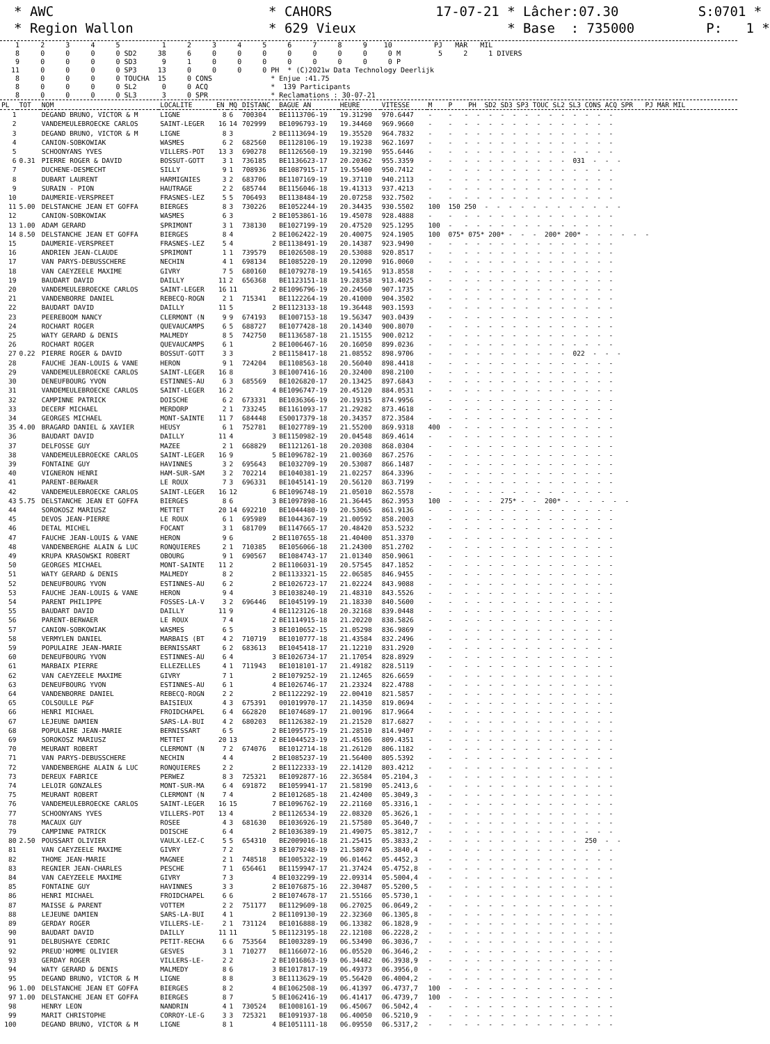* AWC * CAHORS 17-07-21 * Lâcher:07.30 S:0701 * * Region Wallon * 629 Vieux * Base : 735000 P: 1 *
1 2 3 4 5 1 2 3 4 5 6 7 8 9 10 PJ MAR MIL 8 0 0 0 0 SD2 38 6 0 0 0 0 0 0 0 0 M 5 2 1 DIVERS 9 0 0 0 0 SD3 9 1 0 0 0 0 0 0 0 0 P 11 0 0 0 0 SP3 13 0 0 0 0 PH * (C)2021w Data Technology Deerlijk 8 0 0 0 0 TOUCHA 15 0 CONS * Enjue :41.75 8 0 0 0 0 SL2 0 0 ACQ * 139 Participants 8 0 0 0 0 SL3 3 0 SPR * Reclamations : 30-07-21
| PL | TOT | NOM | LOCALITE | EN | MQ | DISTANC | BAGUE AN | HEURE | VITESSE | M P PH SD2 SD3 SP3 TOUC SL2 SL3 CONS ACQ SPR PJ MAR MIL |
| --- | --- | --- | --- | --- | --- | --- | --- | --- | --- | --- |
| 1 | | DEGAND BRUNO, VICTOR & M | LIGNE | 8 | 6 | 700304 | BE1113706-19 | 19.31290 | 970.6447 | - - - - - - - - - - - - - - - |
| 2 | | VANDEMEULEBROECKE CARLOS | SAINT-LEGER | 16 | 14 | 702999 | BE1096793-19 | 19.34460 | 969.9660 | - - - - - - - - - - - - - - - |
| 3 | | DEGAND BRUNO, VICTOR & M | LIGNE | 8 | 3 | 2 | BE1113694-19 | 19.35520 | 964.7832 | - - - - - - - - - - - - - - - |
| 4 | | CANION-SOBKOWIAK | WASMES | 6 | 2 | 682560 | BE1128106-19 | 19.19238 | 962.1697 | - - - - - - - - - - - - - - - |
| 5 | | SCHOONYANS YVES | VILLERS-POT | 13 | 3 | 690278 | BE1126560-19 | 19.32190 | 955.6446 | - - - - - - - - - - - - - - - |
| 6 | 0.31 | PIERRE ROGER & DAVID | BOSSUT-GOTT | 3 | 1 | 736185 | BE1136623-17 | 20.20362 | 955.3359 | - - - - - - - - - - - 031 - - - |
| 7 | | DUCHENE-DESMECHT | SILLY | 9 | 1 | 708936 | BE1087915-17 | 19.55400 | 950.7412 | - - - - - - - - - - - - - - - |
| 8 | | DUBART LAURENT | HARMIGNIES | 3 | 2 | 683706 | BE1107169-19 | 19.37110 | 940.2113 | - - - - - - - - - - - - - - - |
| 9 | | SURAIN - PION | HAUTRAGE | 2 | 2 | 685744 | BE1156046-18 | 19.41313 | 937.4213 | - - - - - - - - - - - - - - - |
| 10 | | DAUMERIE-VERSPREET | FRASNES-LEZ | 5 | 5 | 706493 | BE1138484-19 | 20.07258 | 932.7502 | - - - - - - - - - - - - - - - |
| 11 | 5.00 | DELSTANCHE JEAN ET GOFFA | BIERGES | 8 | 3 | 730226 | BE1052244-19 | 20.34435 | 930.5502 | 100 150 250 - - - - - - - - - - - - |
| 12 | | CANION-SOBKOWIAK | WASMES | 6 | 3 | 2 | BE1053861-16 | 19.45078 | 928.4888 | - - - - - - - - - - - - - - - |
| 13 | 1.00 | ADAM GERARD | SPRIMONT | 3 | 1 | 738130 | BE1027199-19 | 20.47520 | 925.1295 | 100 - - - - - - - - - - - - - - |
| 14 | 8.50 | DELSTANCHE JEAN ET GOFFA | BIERGES | 8 | 4 | 2 | BE1062422-19 | 20.40075 | 924.1905 | 100 075* 075* 200* - - - 200* 200* - - - - - - |
| 15 | | DAUMERIE-VERSPREET | FRASNES-LEZ | 5 | 4 | 2 | BE1138491-19 | 20.14387 | 923.9490 | - - - - - - - - - - - - - - - |
| 16 | | ANDRIEN JEAN-CLAUDE | SPRIMONT | 1 | 1 | 739579 | BE1026508-19 | 20.53088 | 920.8517 | - - - - - - - - - - - - - - - |
| 17 | | VAN PARYS-DEBUSSCHERE | NECHIN | 4 | 1 | 698134 | BE1085220-19 | 20.12090 | 916.0060 | - - - - - - - - - - - - - - - |
| 18 | | VAN CAEYZEELE MAXIME | GIVRY | 7 | 5 | 680160 | BE1079278-19 | 19.54165 | 913.8558 | - - - - - - - - - - - - - - - |
| 19 | | BAUDART DAVID | DAILLY | 11 | 2 | 656368 | BE1123151-18 | 19.28358 | 913.4025 | - - - - - - - - - - - - - - - |
| 20 | | VANDEMEULEBROECKE CARLOS | SAINT-LEGER | 16 | 11 | 2 | BE1096796-19 | 20.24560 | 907.1735 | - - - - - - - - - - - - - - - |
| 21 | | VANDENBORRE DANIEL | REBECQ-ROGN | 2 | 1 | 715341 | BE1122264-19 | 20.41000 | 904.3502 | - - - - - - - - - - - - - - - |
| 22 | | BAUDART DAVID | DAILLY | 11 | 5 | 2 | BE1123133-18 | 19.36448 | 903.1593 | - - - - - - - - - - - - - - - |
| 23 | | PEEREBOOM NANCY | CLERMONT (N | 9 | 9 | 674193 | BE1007153-18 | 19.56347 | 903.0439 | - - - - - - - - - - - - - - - |
| 24 | | ROCHART ROGER | QUEVAUCAMPS | 6 | 5 | 688727 | BE1077428-18 | 20.14340 | 900.8070 | - - - - - - - - - - - - - - - |
| 25 | | WATY GERARD & DENIS | MALMEDY | 8 | 5 | 742750 | BE1136587-18 | 21.15155 | 900.0212 | - - - - - - - - - - - - - - - |
| 26 | | ROCHART ROGER | QUEVAUCAMPS | 6 | 1 | 2 | BE1006467-16 | 20.16050 | 899.0236 | - - - - - - - - - - - - - - - |
| 27 | 0.22 | PIERRE ROGER & DAVID | BOSSUT-GOTT | 3 | 3 | 2 | BE1158417-18 | 21.08552 | 898.9706 | - - - - - - - - - - - 022 - - - |
| 28 | | FAUCHE JEAN-LOUIS & VANE | HERON | 9 | 1 | 724204 | BE1108563-18 | 20.56040 | 898.4418 | - - - - - - - - - - - - - - - |
| 29 | | VANDEMEULEBROECKE CARLOS | SAINT-LEGER | 16 | 8 | 3 | BE1007416-16 | 20.32400 | 898.2100 | - - - - - - - - - - - - - - - |
| 30 | | DENEUFBOURG YVON | ESTINNES-AU | 6 | 3 | 685569 | BE1026820-17 | 20.13425 | 897.6843 | - - - - - - - - - - - - - - - |
| 31 | | VANDEMEULEBROECKE CARLOS | SAINT-LEGER | 16 | 2 | 4 | BE1096747-19 | 20.45120 | 884.0531 | - - - - - - - - - - - - - - - |
| 32 | | CAMPINNE PATRICK | DOISCHE | 6 | 2 | 673331 | BE1036366-19 | 20.19315 | 874.9956 | - - - - - - - - - - - - - - - |
| 33 | | DECERF MICHAEL | MERDORP | 2 | 1 | 733245 | BE1161093-17 | 21.29282 | 873.4618 | - - - - - - - - - - - - - - - |
| 34 | | GEORGES MICHAEL | MONT-SAINTE | 11 | 7 | 684448 | ES0017379-18 | 20.34357 | 872.3584 | - - - - - - - - - - - - - - - |
| 35 | 4.00 | BRAGARD DANIEL & XAVIER | HEUSY | 6 | 1 | 752781 | BE1027789-19 | 21.55200 | 869.9318 | 400 - - - - - - - - - - - - - - |
| 36 | | BAUDART DAVID | DAILLY | 11 | 4 | 3 | BE1150982-19 | 20.04548 | 869.4614 | - - - - - - - - - - - - - - - |
| 37 | | DELFOSSE GUY | MAZEE | 2 | 1 | 668829 | BE1121261-18 | 20.20308 | 868.0304 | - - - - - - - - - - - - - - - |
| 38 | | VANDEMEULEBROECKE CARLOS | SAINT-LEGER | 16 | 9 | 5 | BE1096782-19 | 21.00360 | 867.2576 | - - - - - - - - - - - - - - - |
| 39 | | FONTAINE GUY | HAVINNES | 3 | 2 | 695643 | BE1032709-19 | 20.53087 | 866.1487 | - - - - - - - - - - - - - - - |
| 40 | | VIGNERON HENRI | HAM-SUR-SAM | 3 | 2 | 702214 | BE1040381-19 | 21.02257 | 864.3396 | - - - - - - - - - - - - - - - |
| 41 | | PARENT-BERWAER | LE ROUX | 7 | 3 | 696331 | BE1045141-19 | 20.56120 | 863.7199 | - - - - - - - - - - - - - - - |
| 42 | | VANDEMEULEBROECKE CARLOS | SAINT-LEGER | 16 | 12 | 6 | BE1096748-19 | 21.05010 | 862.5578 | - - - - - - - - - - - - - - - |
| 43 | 5.75 | DELSTANCHE JEAN ET GOFFA | BIERGES | 8 | 6 | 3 | BE1097898-16 | 21.36445 | 862.3953 | 100 - - - - 275* - - 200* - - - - - - |
| 44 | | SOROKOSZ MARIUSZ | METTET | 20 | 14 | 692210 | BE1044480-19 | 20.53065 | 861.9136 | - - - - - - - - - - - - - - - |
| 45 | | DEVOS JEAN-PIERRE | LE ROUX | 6 | 1 | 695989 | BE1044367-19 | 21.00592 | 858.2003 | - - - - - - - - - - - - - - - |
| 46 | | DETAL MICHEL | FOCANT | 3 | 1 | 681709 | BE1147665-17 | 20.48420 | 853.5232 | - - - - - - - - - - - - - - - |
| 47 | | FAUCHE JEAN-LOUIS & VANE | HERON | 9 | 6 | 2 | BE1107655-18 | 21.40400 | 851.3370 | - - - - - - - - - - - - - - - |
| 48 | | VANDENBERGHE ALAIN & LUC | RONQUIERES | 2 | 1 | 710385 | BE1056066-18 | 21.24300 | 851.2702 | - - - - - - - - - - - - - - - |
| 49 | | KRUPA KRASOWSKI ROBERT | OBOURG | 9 | 1 | 690567 | BE1084743-17 | 21.01340 | 850.9061 | - - - - - - - - - - - - - - - |
| 50 | | GEORGES MICHAEL | MONT-SAINTE | 11 | 2 | 2 | BE1106031-19 | 20.57545 | 847.1852 | - - - - - - - - - - - - - - - |
| 51 | | WATY GERARD & DENIS | MALMEDY | 8 | 2 | 2 | BE1133321-15 | 22.06585 | 846.9455 | - - - - - - - - - - - - - - - |
| 52 | | DENEUFBOURG YVON | ESTINNES-AU | 6 | 2 | 2 | BE1026723-17 | 21.02224 | 843.9088 | - - - - - - - - - - - - - - - |
| 53 | | FAUCHE JEAN-LOUIS & VANE | HERON | 9 | 4 | 3 | BE1038240-19 | 21.48310 | 843.5526 | - - - - - - - - - - - - - - - |
| 54 | | PARENT PHILIPPE | FOSSES-LA-V | 3 | 2 | 696446 | BE1045199-19 | 21.18330 | 840.5600 | - - - - - - - - - - - - - - - |
| 55 | | BAUDART DAVID | DAILLY | 11 | 9 | 4 | BE1123126-18 | 20.32168 | 839.0448 | - - - - - - - - - - - - - - - |
| 56 | | PARENT-BERWAER | LE ROUX | 7 | 4 | 2 | BE1114915-18 | 21.20220 | 838.5826 | - - - - - - - - - - - - - - - |
| 57 | | CANION-SOBKOWIAK | WASMES | 6 | 5 | 3 | BE1010652-15 | 21.05298 | 836.9869 | - - - - - - - - - - - - - - - |
| 58 | | VERMYLEN DANIEL | MARBAIS (BT | 4 | 2 | 710719 | BE1010777-18 | 21.43584 | 832.2496 | - - - - - - - - - - - - - - - |
| 59 | | POPULAIRE JEAN-MARIE | BERNISSART | 6 | 2 | 683613 | BE1045418-17 | 21.12210 | 831.2920 | - - - - - - - - - - - - - - - |
| 60 | | DENEUFBOURG YVON | ESTINNES-AU | 6 | 4 | 3 | BE1026734-17 | 21.17054 | 828.8929 | - - - - - - - - - - - - - - - |
| 61 | | MARBAIX PIERRE | ELLEZELLES | 4 | 1 | 711943 | BE1018101-17 | 21.49182 | 828.5119 | - - - - - - - - - - - - - - - |
| 62 | | VAN CAEYZEELE MAXIME | GIVRY | 7 | 1 | 2 | BE1079252-19 | 21.12465 | 826.6659 | - - - - - - - - - - - - - - - |
| 63 | | DENEUFBOURG YVON | ESTINNES-AU | 6 | 1 | 4 | BE1026746-17 | 21.23324 | 822.4788 | - - - - - - - - - - - - - - - |
| 64 | | VANDENBORRE DANIEL | REBECQ-ROGN | 2 | 2 | 2 | BE1122292-19 | 22.00410 | 821.5857 | - - - - - - - - - - - - - - - |
| 65 | | COLSOULLE P&F | BAISIEUX | 4 | 3 | 675391 | 001019970-17 | 21.14350 | 819.0694 | - - - - - - - - - - - - - - - |
| 66 | | HENRI MICHAEL | FROIDCHAPEL | 6 | 4 | 662820 | BE1074689-17 | 21.00196 | 817.9664 | - - - - - - - - - - - - - - - |
| 67 | | LEJEUNE DAMIEN | SARS-LA-BUI | 4 | 2 | 680203 | BE1126382-19 | 21.21520 | 817.6827 | - - - - - - - - - - - - - - - |
| 68 | | POPULAIRE JEAN-MARIE | BERNISSART | 6 | 5 | 2 | BE1095775-19 | 21.28510 | 814.9407 | - - - - - - - - - - - - - - - |
| 69 | | SOROKOSZ MARIUSZ | METTET | 20 | 13 | 2 | BE1044523-19 | 21.45106 | 809.4351 | - - - - - - - - - - - - - - - |
| 70 | | MEURANT ROBERT | CLERMONT (N | 7 | 2 | 674076 | BE1012714-18 | 21.26120 | 806.1182 | - - - - - - - - - - - - - - - |
| 71 | | VAN PARYS-DEBUSSCHERE | NECHIN | 4 | 4 | 2 | BE1085237-19 | 21.56400 | 805.5392 | - - - - - - - - - - - - - - - |
| 72 | | VANDENBERGHE ALAIN & LUC | RONQUIERES | 2 | 2 | 2 | BE1122333-19 | 22.14120 | 803.4212 | - - - - - - - - - - - - - - - |
| 73 | | DEREUX FABRICE | PERWEZ | 8 | 3 | 725321 | BE1092877-16 | 22.36584 | 05.2104,3 | - - - - - - - - - - - - - - - |
| 74 | | LELOIR GONZALES | MONT-SUR-MA | 6 | 4 | 691872 | BE1059941-17 | 21.58190 | 05.2413,6 | - - - - - - - - - - - - - - - |
| 75 | | MEURANT ROBERT | CLERMONT (N | 7 | 4 | 2 | BE1012685-18 | 21.42400 | 05.3049,3 | - - - - - - - - - - - - - - - |
| 76 | | VANDEMEULEBROECKE CARLOS | SAINT-LEGER | 16 | 15 | 7 | BE1096762-19 | 22.21160 | 05.3316,1 | - - - - - - - - - - - - - - - |
| 77 | | SCHOONYANS YVES | VILLERS-POT | 13 | 4 | 2 | BE1126534-19 | 22.08320 | 05.3626,1 | - - - - - - - - - - - - - - - |
| 78 | | MACAUX GUY | ROSEE | 4 | 3 | 681630 | BE1036926-19 | 21.57580 | 05.3640,7 | - - - - - - - - - - - - - - - |
| 79 | | CAMPINNE PATRICK | DOISCHE | 6 | 4 | 2 | BE1036389-19 | 21.49075 | 05.3812,7 | - - - - - - - - - - - - - - - |
| 80 | 2.50 | POUSSART OLIVIER | VAULX-LEZ-C | 5 | 5 | 654310 | BE2009016-18 | 21.25415 | 05.3833,2 | - - - - - - - - - - - - 250 - - |
| 81 | | VAN CAEYZEELE MAXIME | GIVRY | 7 | 2 | 3 | BE1079248-19 | 21.58074 | 05.3840,4 | - - - - - - - - - - - - - - - |
| 82 | | THOME JEAN-MARIE | MAGNEE | 2 | 1 | 748518 | BE1005322-19 | 06.01462 | 05.4452,3 | - - - - - - - - - - - - - - - |
| 83 | | REGNIER JEAN-CHARLES | PESCHE | 7 | 1 | 656461 | BE1159947-17 | 21.37424 | 05.4752,8 | - - - - - - - - - - - - - - - |
| 84 | | VAN CAEYZEELE MAXIME | GIVRY | 7 | 3 | 4 | BE1032299-19 | 22.09314 | 05.5004,4 | - - - - - - - - - - - - - - - |
| 85 | | FONTAINE GUY | HAVINNES | 3 | 3 | 2 | BE1076875-16 | 22.30487 | 05.5200,5 | - - - - - - - - - - - - - - - |
| 86 | | HENRI MICHAEL | FROIDCHAPEL | 6 | 6 | 2 | BE1074678-17 | 21.55166 | 05.5730,1 | - - - - - - - - - - - - - - - |
| 87 | | MAISSE & PARENT | VOTTEM | 2 | 2 | 751177 | BE1129609-18 | 06.27025 | 06.0649,2 | - - - - - - - - - - - - - - - |
| 88 | | LEJEUNE DAMIEN | SARS-LA-BUI | 4 | 1 | 2 | BE1109130-19 | 22.32360 | 06.1305,8 | - - - - - - - - - - - - - - - |
| 89 | | GERDAY ROGER | VILLERS-LE- | 2 | 1 | 731124 | BE1016888-19 | 06.13382 | 06.1828,9 | - - - - - - - - - - - - - - - |
| 90 | | BAUDART DAVID | DAILLY | 11 | 11 | 5 | BE1123195-18 | 22.12108 | 06.2228,2 | - - - - - - - - - - - - - - - |
| 91 | | DELBUSHAYE CEDRIC | PETIT-RECHA | 6 | 6 | 753564 | BE1003289-19 | 06.53490 | 06.3036,7 | - - - - - - - - - - - - - - - |
| 92 | | PREUD'HOMME OLIVIER | GESVES | 3 | 1 | 710277 | BE1166072-16 | 06.05520 | 06.3646,2 | - - - - - - - - - - - - - - - |
| 93 | | GERDAY ROGER | VILLERS-LE- | 2 | 2 | 2 | BE1016863-19 | 06.34482 | 06.3938,9 | - - - - - - - - - - - - - - - |
| 94 | | WATY GERARD & DENIS | MALMEDY | 8 | 6 | 3 | BE1017817-19 | 06.49373 | 06.3956,0 | - - - - - - - - - - - - - - - |
| 95 | | DEGAND BRUNO, VICTOR & M | LIGNE | 8 | 8 | 3 | BE1113629-19 | 05.56420 | 06.4004,2 | - - - - - - - - - - - - - - - |
| 96 | 1.00 | DELSTANCHE JEAN ET GOFFA | BIERGES | 8 | 2 | 4 | BE1062508-19 | 06.41397 | 06.4737,7 | 100 - - - - - - - - - - - - - - |
| 97 | 1.00 | DELSTANCHE JEAN ET GOFFA | BIERGES | 8 | 7 | 5 | BE1062416-19 | 06.41417 | 06.4739,7 | 100 - - - - - - - - - - - - - - |
| 98 | | HENRY LEON | NANDRIN | 4 | 1 | 730524 | BE1008161-19 | 06.45067 | 06.5042,4 | - - - - - - - - - - - - - - - |
| 99 | | MARIT CHRISTOPHE | CORROY-LE-G | 3 | 3 | 725321 | BE1091937-18 | 06.40050 | 06.5210,9 | - - - - - - - - - - - - - - - |
| 100 | | DEGAND BRUNO, VICTOR & M | LIGNE | 8 | 1 | 4 | BE1051111-18 | 06.09550 | 06.5317,2 | - - - - - - - - - - - - - - - |